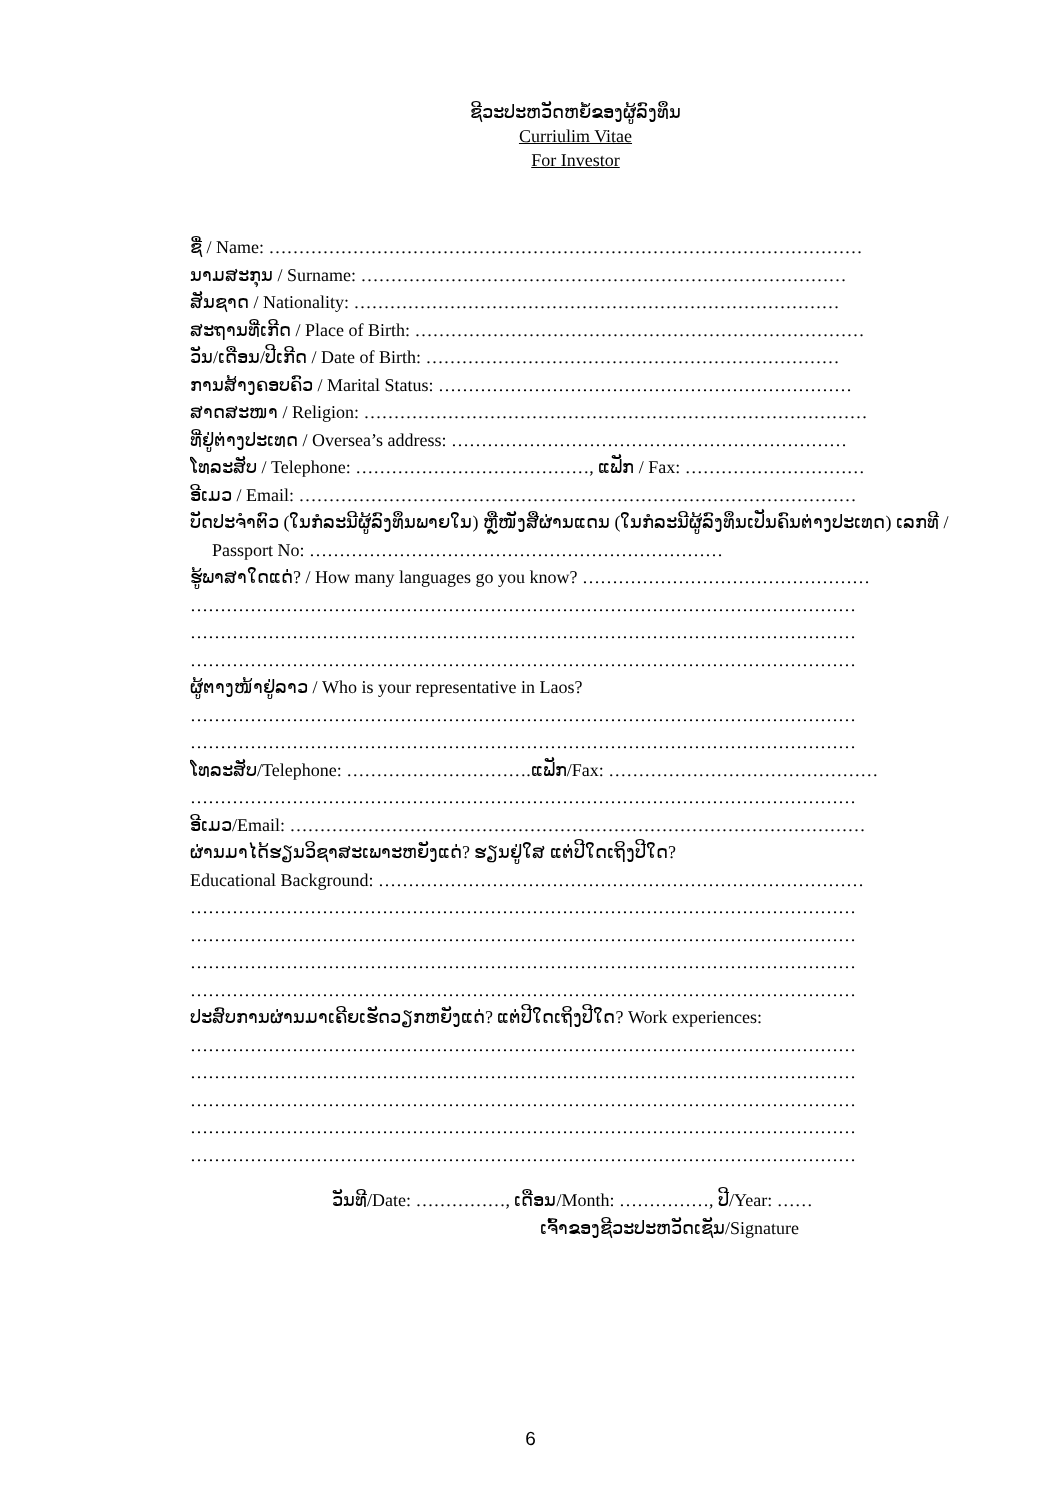ຊີວະປະຫວັດຫຍໍ້ຂອງຜູ້ລົງທຶນ
Curriulim Vitae
For Investor
ຊື່ / Name: ………………………………………………………………………………………
ນາມສະກຸນ / Surname: ………………………………………………………………………
ສັນຊາດ / Nationality: ………………………………………………………………………
ສະຖານທີ່ເກີດ / Place of Birth: …………………………………………………………………
ວັນ/ເດືອນ/ປີເກີດ / Date of Birth: ……………………………………………………………
ການສ້າງຄອບຄົວ / Marital Status: ……………………………………………………………
ສາດສະໜາ / Religion: …………………………………………………………………………
ທີ່ຢູ່ຕ່າງປະເທດ / Oversea’s address: …………………………………………………………
ໂທລະສັບ / Telephone: …………………………………, ແຟັກ / Fax: …………………………
ອີເມວ / Email: …………………………………………………………………………………
ບັດປະຈຳຕົວ (ໃນກໍລະນີຜູ້ລົງທຶນພາຍໃນ) ຫຼືໜັງສືຜ່ານແດນ (ໃນກໍລະນີຜູ້ລົງທຶນເປັນຄົນຕ່າງປະເທດ) ເລກທີ /
Passport No: ……………………………………………………………
ຮູ້ພາສາໃດແດ່? / How many languages go you know? …………………………………………
…………………………………………………………………………………………………
…………………………………………………………………………………………………
…………………………………………………………………………………………………
ຜູ້ຕາງໜ້າຢູ່ລາວ / Who is your representative in Laos?
…………………………………………………………………………………………………
…………………………………………………………………………………………………
ໂທລະສັບ/Telephone: ………………………….ແຟັກ/Fax: ………………………………………
…………………………………………………………………………………………………
ອີເມວ/Email: ……………………………………………………………………………………
ຜ່ານມາໄດ້ຮຽນວິຊາສະເພາະຫຍັງແດ່? ຮຽນຢູ່ໃສ ແຕ່ປີໃດເຖິງປີໃດ?
Educational Background: ………………………………………………………………………
…………………………………………………………………………………………………
…………………………………………………………………………………………………
…………………………………………………………………………………………………
…………………………………………………………………………………………………
ປະສົບການຜ່ານມາເຄີຍເຮັດວຽກຫຍັງແດ່? ແຕ່ປີໃດເຖິງປີໃດ? Work experiences:
…………………………………………………………………………………………………
…………………………………………………………………………………………………
…………………………………………………………………………………………………
…………………………………………………………………………………………………
…………………………………………………………………………………………………
ວັນທີ/Date: ……………, ເດືອນ/Month: ……………, ປີ/Year: ……
ເຈົ້າຂອງຊີວະປະຫວັດເຊັນ/Signature
6